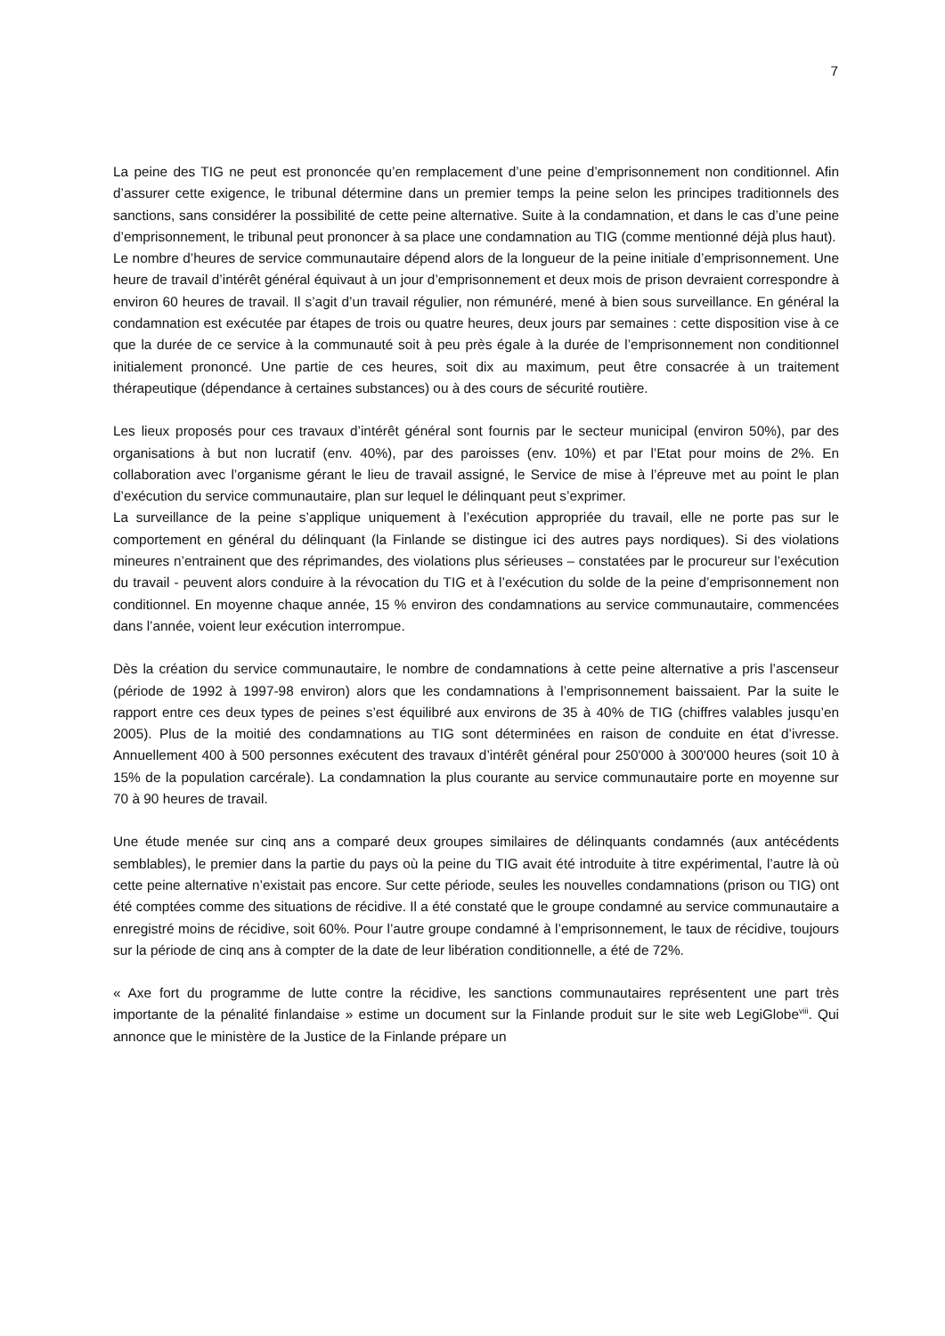7
La peine des TIG ne peut est prononcée qu’en remplacement d’une peine d’emprisonnement non conditionnel. Afin d’assurer cette exigence, le tribunal détermine dans un premier temps la peine selon les principes traditionnels des sanctions, sans considérer la possibilité de cette peine alternative. Suite à la condamnation, et dans le cas d’une peine d’emprisonnement, le tribunal peut prononcer à sa place une condamnation au TIG (comme mentionné déjà plus haut).
Le nombre d’heures de service communautaire dépend alors de la longueur de la peine initiale d’emprisonnement. Une heure de travail d’intérêt général équivaut à un jour d’emprisonnement et deux mois de prison devraient correspondre à environ 60 heures de travail. Il s’agit d’un travail régulier, non rémunéré, mené à bien sous surveillance. En général la condamnation est exécutée par étapes de trois ou quatre heures, deux jours par semaines : cette disposition vise à ce que la durée de ce service à la communauté soit à peu près égale à la durée de l’emprisonnement non conditionnel initialement prononcé. Une partie de ces heures, soit dix au maximum, peut être consacrée à un traitement thérapeutique (dépendance à certaines substances) ou à des cours de sécurité routière.
Les lieux proposés pour ces travaux d’intérêt général sont fournis par le secteur municipal (environ 50%), par des organisations à but non lucratif (env. 40%), par des paroisses (env. 10%) et par l’Etat pour moins de 2%. En collaboration avec l’organisme gérant le lieu de travail assigné, le Service de mise à l’épreuve met au point le plan d’exécution du service communautaire, plan sur lequel le délinquant peut s’exprimer.
La surveillance de la peine s’applique uniquement à l’exécution appropriée du travail, elle ne porte pas sur le comportement en général du délinquant (la Finlande se distingue ici des autres pays nordiques). Si des violations mineures n’entrainent que des réprimandes, des violations plus sérieuses – constatées par le procureur sur l’exécution du travail - peuvent alors conduire à la révocation du TIG et à l’exécution du solde de la peine d’emprisonnement non conditionnel. En moyenne chaque année, 15 % environ des condamnations au service communautaire, commencées dans l’année, voient leur exécution interrompue.
Dès la création du service communautaire, le nombre de condamnations à cette peine alternative a pris l’ascenseur (période de 1992 à 1997-98 environ) alors que les condamnations à l’emprisonnement baissaient. Par la suite le rapport entre ces deux types de peines s’est équilibré aux environs de 35 à 40% de TIG (chiffres valables jusqu’en 2005). Plus de la moitié des condamnations au TIG sont déterminées en raison de conduite en état d’ivresse. Annuellement 400 à 500 personnes exécutent des travaux d’intérêt général pour 250'000 à 300'000 heures (soit 10 à 15% de la population carcérale). La condamnation la plus courante au service communautaire porte en moyenne sur 70 à 90 heures de travail.
Une étude menée sur cinq ans a comparé deux groupes similaires de délinquants condamnés (aux antécédents semblables), le premier dans la partie du pays où la peine du TIG avait été introduite à titre expérimental, l’autre là où cette peine alternative n’existait pas encore. Sur cette période, seules les nouvelles condamnations (prison ou TIG) ont été comptées comme des situations de récidive. Il a été constaté que le groupe condamné au service communautaire a enregistré moins de récidive, soit 60%. Pour l’autre groupe condamné à l’emprisonnement, le taux de récidive, toujours sur la période de cinq ans à compter de la date de leur libération conditionnelle, a été de 72%.
« Axe fort du programme de lutte contre la récidive, les sanctions communautaires représentent une part très importante de la pénalité finlandaise » estime un document sur la Finlande produit sur le site web LegiGlobe<sup>viii</sup>. Qui annonce que le ministère de la Justice de la Finlande prépare un